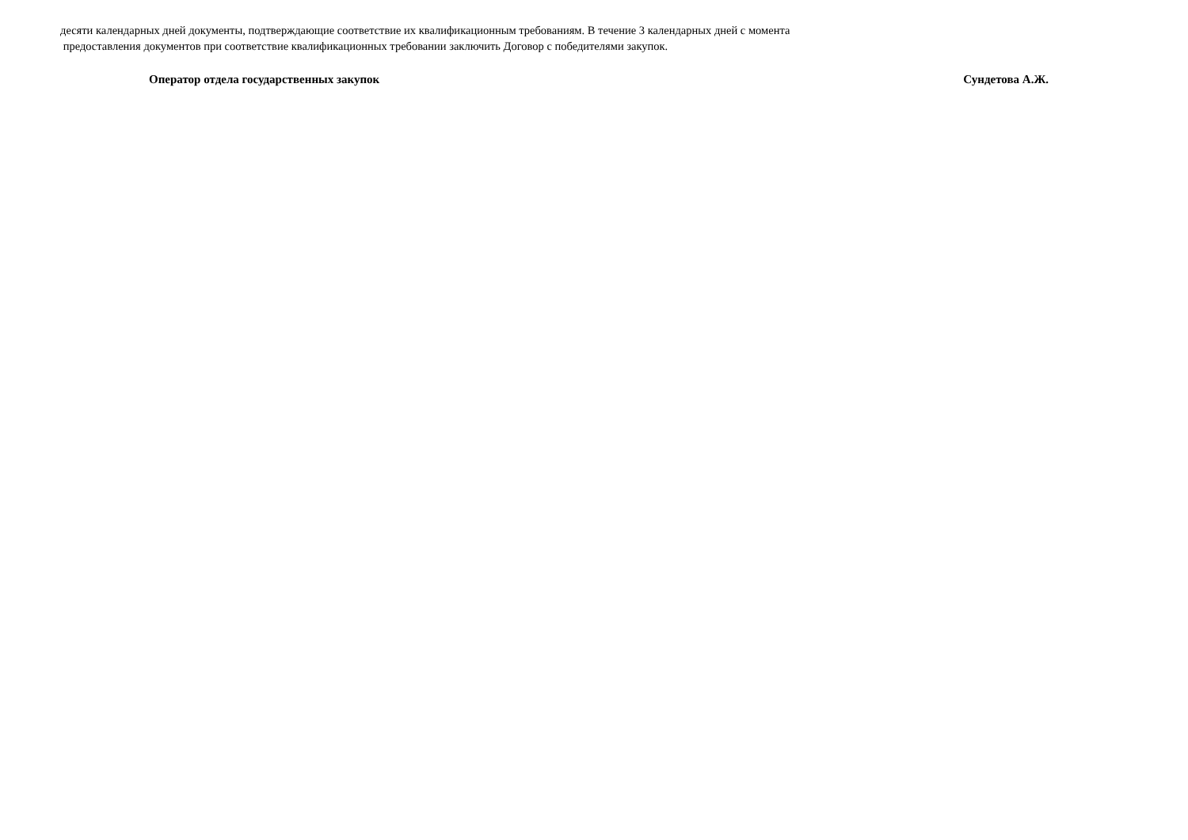десяти календарных дней документы, подтверждающие соответствие их квалификационным требованиям. В течение 3 календарных дней с момента
предоставления документов при соответствие квалификационных требовании заключить Договор с победителями закупок.
Оператор отдела государственных закупок Сундетова А.Ж.